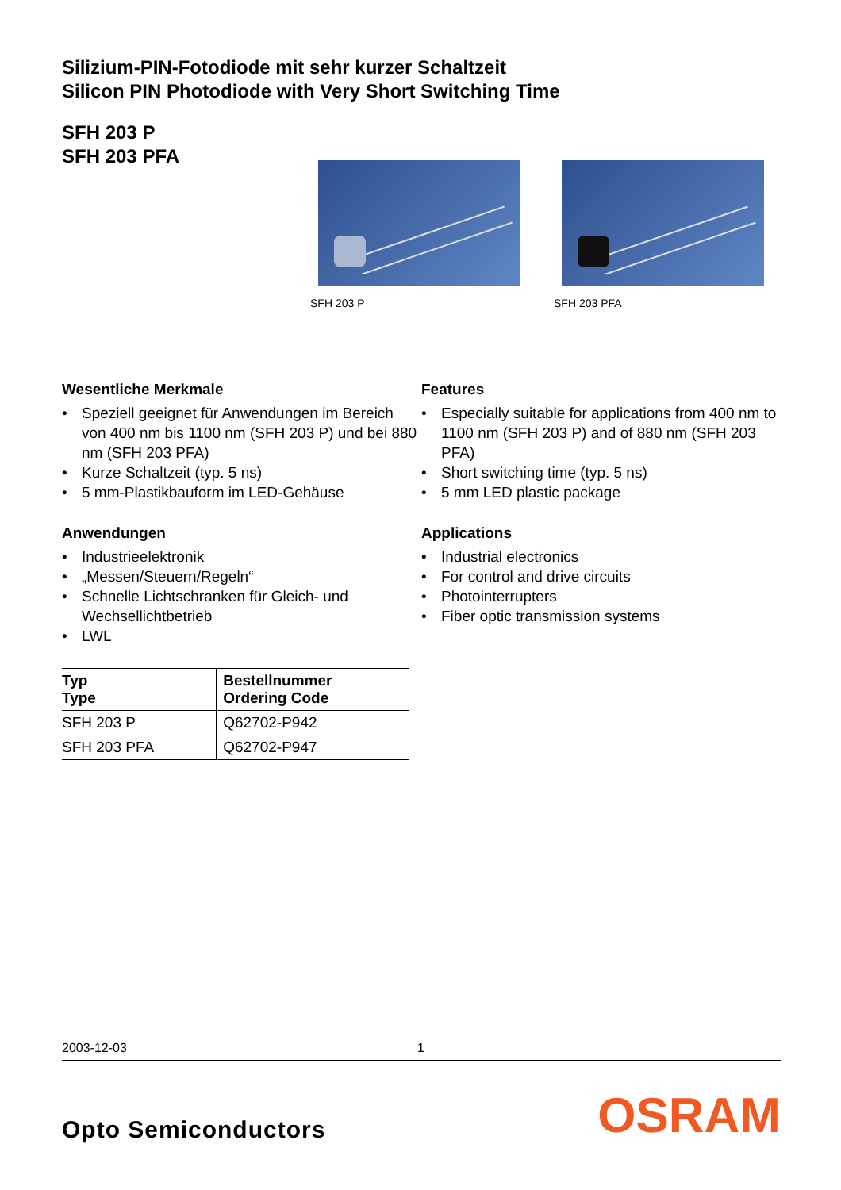Silizium-PIN-Fotodiode mit sehr kurzer Schaltzeit
Silicon PIN Photodiode with Very Short Switching Time
SFH 203 P
SFH 203 PFA
SFH 203 P SFH 203 PFA
Wesentliche Merkmale
• Speziell geeignet für Anwendungen im Bereich von 400 nm bis 1100 nm (SFH 203 P) und bei 880 nm (SFH 203 PFA)
• Kurze Schaltzeit (typ. 5 ns)
• 5 mm-Plastikbauform im LED-Gehäuse
Anwendungen
• Industrieelektronik
• „Messen/Steuern/Regeln“
• Schnelle Lichtschranken für Gleich- und Wechsellichtbetrieb
• LWL
| Typ Type | Bestellnummer Ordering Code |
| --- | --- |
| SFH 203 P | Q62702-P942 |
| SFH 203 PFA | Q62702-P947 |
Features
• Especially suitable for applications from 400 nm to 1100 nm (SFH 203 P) and of 880 nm (SFH 203 PFA)
• Short switching time (typ. 5 ns)
• 5 mm LED plastic package
Applications
• Industrial electronics
• For control and drive circuits
• Photointerrupters
• Fiber optic transmission systems
2003-12-03 1
Opto Semiconductors OSRAM